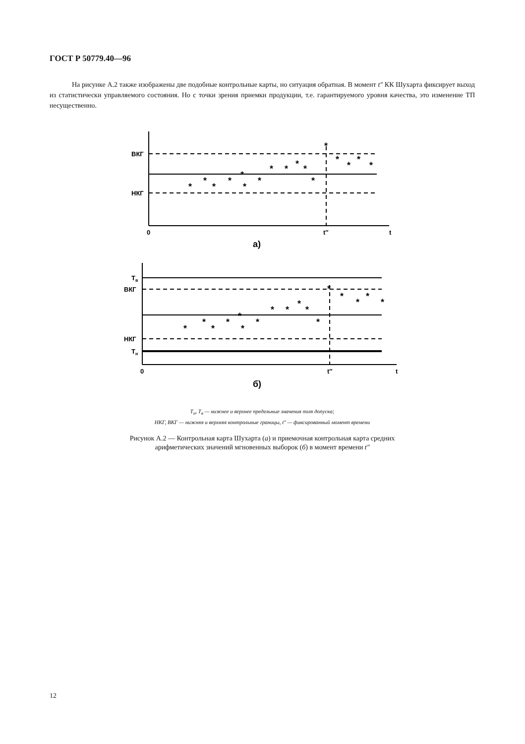ГОСТ Р 50779.40—96
На рисунке А.2 также изображены две подобные контрольные карты, но ситуация обратная. В момент t″ КК Шухарта фиксирует выход из статистически управляемого состояния. Но с точки зрения приемки продукции, т.е. гарантируемого уровня качества, это изменение ТП несущественно.
ВКГ
НКГ
0
t″
t
а)
*
*
*
*
*
*
*
*
*
*
*
*
*
*
*
*
*
Тв
ВКГ
НКГ
Тн
0
t″
t
б)
*
*
*
*
*
*
*
*
*
*
*
*
*
*
*
*
*
Т<sub>н</sub>, Т<sub>в</sub> — нижнее и верхнее предельные значения поля допуска;
НКГ, ВКГ — нижняя и верхняя контрольные границы, t″ — фиксированный момент времени
Рисунок А.2 — Контрольная карта Шухарта (а) и приемочная контрольная карта средних
арифметических значений мгновенных выборок (б) в момент времени t″
12